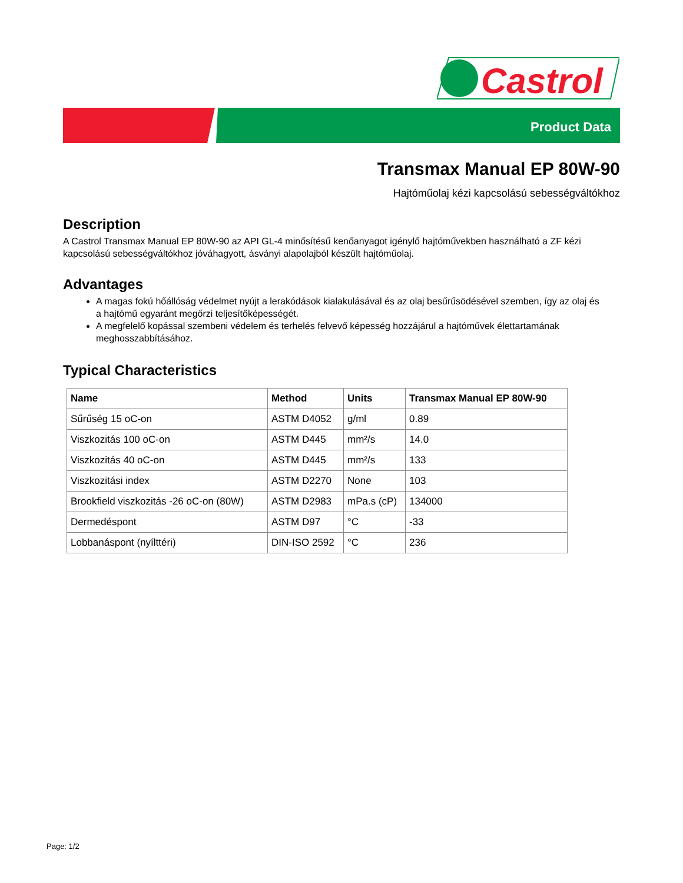Castrol
Product Data
Transmax Manual EP 80W-90
Hajtóműolaj kézi kapcsolású sebességváltókhoz
Description
A Castrol Transmax Manual EP 80W-90 az API GL-4 minősítésű kenőanyagot igénylő hajtóművekben használható a ZF kézi kapcsolású sebességváltókhoz jóváhagyott, ásványi alapolajból készült hajtóműolaj.
Advantages
A magas fokú hőállóság védelmet nyújt a lerakódások kialakulásával és az olaj besűrűsödésével szemben, így az olaj és a hajtómű egyaránt megőrzi teljesítőképességét.
A megfelelő kopással szembeni védelem és terhelés felvevő képesség hozzájárul a hajtóművek élettartamának meghosszabbításához.
Typical Characteristics
| Name | Method | Units | Transmax Manual EP 80W-90 |
| --- | --- | --- | --- |
| Sűrűség 15 oC-on | ASTM D4052 | g/ml | 0.89 |
| Viszkozitás 100 oC-on | ASTM D445 | mm²/s | 14.0 |
| Viszkozitás 40 oC-on | ASTM D445 | mm²/s | 133 |
| Viszkozitási index | ASTM D2270 | None | 103 |
| Brookfield viszkozitás -26 oC-on (80W) | ASTM D2983 | mPa.s (cP) | 134000 |
| Dermedéspont | ASTM D97 | °C | -33 |
| Lobbanáspont (nyílttéri) | DIN-ISO 2592 | °C | 236 |
Page: 1/2